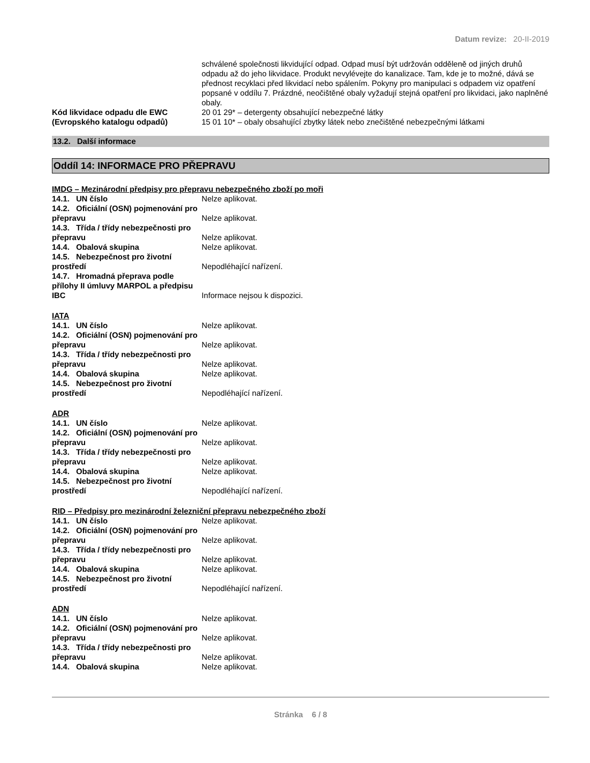Datum revize: 20-II-2019
schválené společnosti likvidující odpad. Odpad musí být udržován odděleně od jiných druhů odpadu až do jeho likvidace. Produkt nevylévejte do kanalizace. Tam, kde je to možné, dává se přednost recyklaci před likvidací nebo spálením. Pokyny pro manipulaci s odpadem viz opatření popsané v oddílu 7. Prázdné, neočištěné obaly vyžadují stejná opatření pro likvidaci, jako naplněné obaly.
Kód likvidace odpadu dle EWC (Evropského katalogu odpadů)
20 01 29* – detergenty obsahující nebezpečné látky
15 01 10* – obaly obsahující zbytky látek nebo znečištěné nebezpečnými látkami
13.2. Další informace
Oddíl 14: INFORMACE PRO PŘEPRAVU
IMDG – Mezinárodní předpisy pro přepravu nebezpečného zboží po moři
14.1. UN číslo
Nelze aplikovat.
14.2. Oficiální (OSN) pojmenování pro přepravu
Nelze aplikovat.
14.3. Třída / třídy nebezpečnosti pro přepravu
Nelze aplikovat.
14.4. Obalová skupina
Nelze aplikovat.
14.5. Nebezpečnost pro životní prostředí
Nepodléhající nařízení.
14.7. Hromadná přeprava podle přílohy II úmluvy MARPOL a předpisu IBC
Informace nejsou k dispozici.
IATA
14.1. UN číslo
Nelze aplikovat.
14.2. Oficiální (OSN) pojmenování pro přepravu
Nelze aplikovat.
14.3. Třída / třídy nebezpečnosti pro přepravu
Nelze aplikovat.
14.4. Obalová skupina
Nelze aplikovat.
14.5. Nebezpečnost pro životní prostředí
Nepodléhající nařízení.
ADR
14.1. UN číslo
Nelze aplikovat.
14.2. Oficiální (OSN) pojmenování pro přepravu
Nelze aplikovat.
14.3. Třída / třídy nebezpečnosti pro přepravu
Nelze aplikovat.
14.4. Obalová skupina
Nelze aplikovat.
14.5. Nebezpečnost pro životní prostředí
Nepodléhající nařízení.
RID – Předpisy pro mezinárodní železniční přepravu nebezpečného zboží
14.1. UN číslo
Nelze aplikovat.
14.2. Oficiální (OSN) pojmenování pro přepravu
Nelze aplikovat.
14.3. Třída / třídy nebezpečnosti pro přepravu
Nelze aplikovat.
14.4. Obalová skupina
Nelze aplikovat.
14.5. Nebezpečnost pro životní prostředí
Nepodléhající nařízení.
ADN
14.1. UN číslo
Nelze aplikovat.
14.2. Oficiální (OSN) pojmenování pro přepravu
Nelze aplikovat.
14.3. Třída / třídy nebezpečnosti pro přepravu
Nelze aplikovat.
14.4. Obalová skupina
Nelze aplikovat.
Stránka 6 / 8